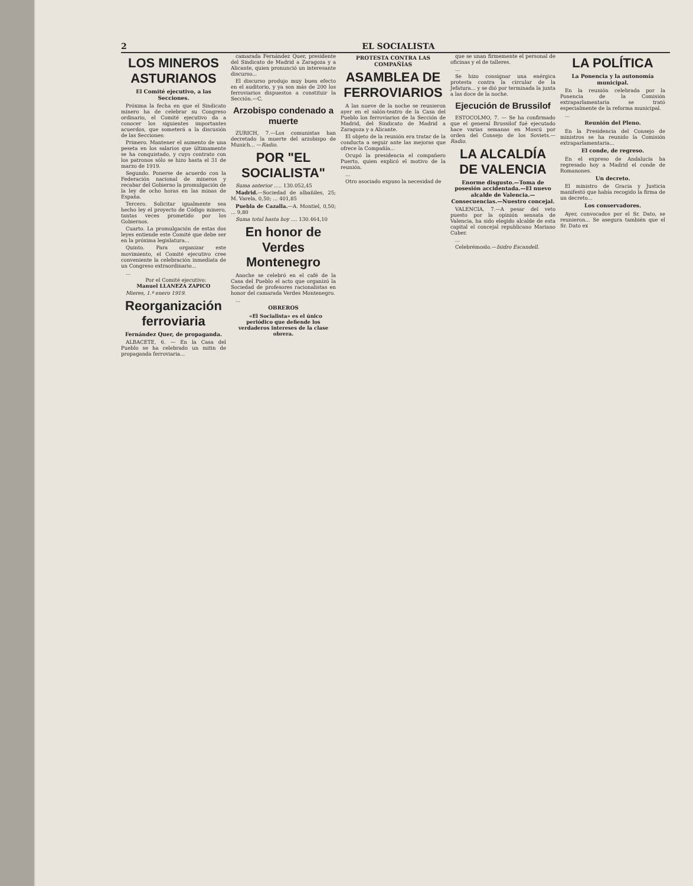2 EL SOCIALISTA
LOS MINEROS ASTURIANOS
El Comité ejecutivo, a las Secciones.
Próxima la fecha en que el Sindicato minero ha de celebrar su Congreso ordinario, el Comité ejecutivo da a conocer los siguientes importantes acuerdos, que someterá a la discusión de las Secciones:
Primero. Mantener el aumento de una peseta en los salarios que últimamente se ha conquistado, y cuyo contrato con los patronos sólo se hizo hasta el 31 de marzo de 1919.
Segundo. Ponerse de acuerdo con la Federación nacional de mineros y recabar del Gobierno la promulgación de la ley de ocho horas en las minas de España.
Tercero. Solicitar igualmente sea hecho ley el proyecto de Código minero, tantas veces prometido por los Gobiernos.
Cuarto. La promulgación de estas dos leyes entiende este Comité que debe ser en la próxima legislatura...
Quinto. Para organizar este movimiento, el Comité ejecutivo cree conveniente la celebración inmediata de un Congreso extraordinario...
...
Por el Comité ejecutivo:
Manuel LLANEZA ZAPICO
Mieres, 1.º enero 1919.
Reorganización ferroviaria
Fernández Quer, de propaganda.
ALBACETE, 6. — En la Casa del Pueblo se ha celebrado un mitin de propaganda ferroviaria...
camarada Fernández Quer, presidente del Sindicato de Madrid a Zaragoza y a Alicante, quien pronunció un interesante discurso...
El discurso produjo muy buen efecto en el auditorio, y ya son más de 200 los ferroviarios dispuestos a constituir la Sección.—C.
Arzobispo condenado a muerte
ZURICH, 7.—Los comunistas han decretado la muerte del arzobispo de Munich... —Radio.
POR "EL SOCIALISTA"
Suma anterior ..... 130.052,45
Madrid.—Sociedad de albañiles, 25; M. Varela, 0,50; ... 401,85
Puebla de Cazalla.—A. Montiel, 0,50; ... 9,80
Suma total hasta hoy .... 130.464,10
En honor de Verdes Montenegro
Anoche se celebró en el café de la Casa del Pueblo el acto que organizó la Sociedad de profesores racionalistas en honor del camarada Verdes Montenegro.
...
OBREROS
«El Socialista» es el único periódico que defiende los verdaderos intereses de la clase obrera.
PROTESTA CONTRA LAS COMPAÑÍAS
ASAMBLEA DE FERROVIARIOS
A las nueve de la noche se reunieron ayer en el salón-teatro de la Casa del Pueblo los ferroviarios de la Sección de Madrid, del Sindicato de Madrid a Zaragoza y a Alicante.
El objeto de la reunión era tratar de la conducta a seguir ante las mejoras que ofrece la Compañía...
Ocupó la presidencia el compañero Puerto, quien explicó el motivo de la reunión.
...
Otro asociado expuso la necesidad de
que se unan firmemente el personal de oficinas y el de talleres.
...
Se hizo consignar una enérgica protesta contra la circular de la Jefatura... y se dió por terminada la junta a las doce de la noche.
Ejecución de Brussilof
ESTOCOLMO, 7. — Se ha confirmado que el general Brussilof fué ejecutado hace varias semanas en Moscú por orden del Consejo de los Soviets.—Radio.
LA ALCALDÍA DE VALENCIA
Enorme disgusto.—Toma de posesión accidentada.—El nuevo alcalde de Valencia.—Consecuencias.—Nuestro concejal.
VALENCIA, 7.—A pesar del veto puesto por la opinión sensata de Valencia, ha sido elegido alcalde de esta capital el concejal republicano Mariano Cuber.
...
Celebrémoslo.—Isidro Escandell.
LA POLÍTICA
La Ponencia y la autonomía municipal.
En la reunión celebrada por la Ponencia de la Comisión extraparlamentaria se trató especialmente de la reforma municipal.
...
Reunión del Pleno.
En la Presidencia del Consejo de ministros se ha reunido la Comisión extraparlamentaria...
El conde, de regreso.
En el expreso de Andalucía ha regresado hoy a Madrid el conde de Romanones.
Un decreto.
El ministro de Gracia y Justicia manifestó que había recogido la firma de un decreto...
Los conservadores.
Ayer, convocados por el Sr. Dato, se reunieron... Se asegura también que el Sr. Dato ex